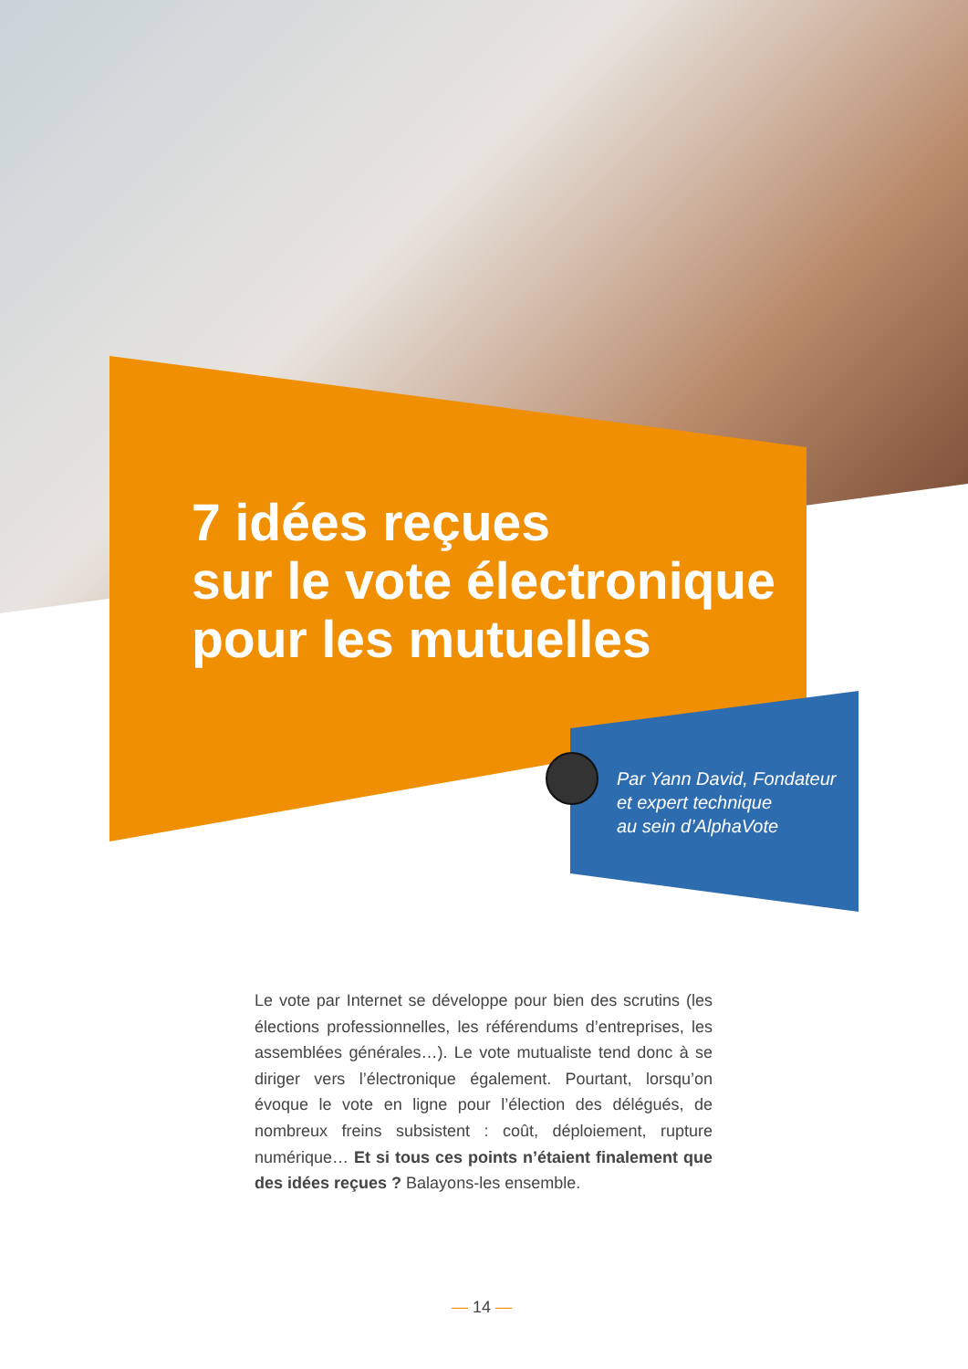7 idées reçues
sur le vote électronique
pour les mutuelles
Par Yann David, Fondateur
et expert technique
au sein d’AlphaVote
Le vote par Internet se développe pour bien des scrutins (les élections professionnelles, les référendums d’entreprises, les assemblées générales…). Le vote mutualiste tend donc à se diriger vers l’électronique également. Pourtant, lorsqu’on évoque le vote en ligne pour l’élection des délégués, de nombreux freins subsistent : coût, déploiement, rupture numérique… Et si tous ces points n’étaient finalement que des idées reçues ? Balayons-les ensemble.
— 14 —